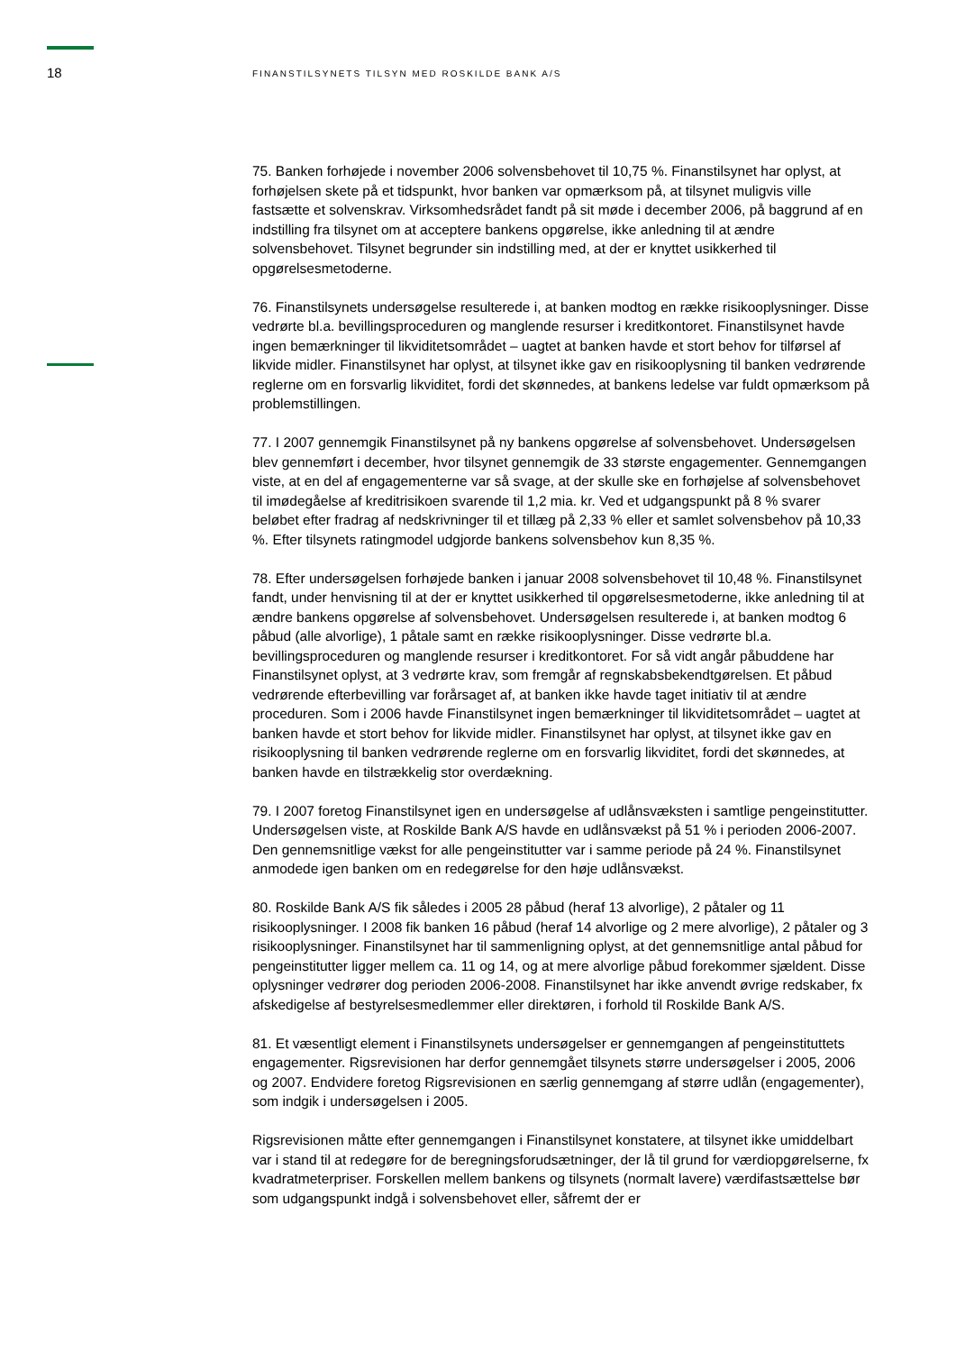18
FINANSTILSYNETS TILSYN MED ROSKILDE BANK A/S
75. Banken forhøjede i november 2006 solvensbehovet til 10,75 %. Finanstilsynet har oplyst, at forhøjelsen skete på et tidspunkt, hvor banken var opmærksom på, at tilsynet muligvis ville fastsætte et solvenskrav. Virksomhedsrådet fandt på sit møde i december 2006, på baggrund af en indstilling fra tilsynet om at acceptere bankens opgørelse, ikke anledning til at ændre solvensbehovet. Tilsynet begrunder sin indstilling med, at der er knyttet usikkerhed til opgørelsesmetoderne.
76. Finanstilsynets undersøgelse resulterede i, at banken modtog en række risikooplysninger. Disse vedrørte bl.a. bevillingsproceduren og manglende resurser i kreditkontoret. Finanstilsynet havde ingen bemærkninger til likviditetsområdet – uagtet at banken havde et stort behov for tilførsel af likvide midler. Finanstilsynet har oplyst, at tilsynet ikke gav en risikooplysning til banken vedrørende reglerne om en forsvarlig likviditet, fordi det skønnedes, at bankens ledelse var fuldt opmærksom på problemstillingen.
77. I 2007 gennemgik Finanstilsynet på ny bankens opgørelse af solvensbehovet. Undersøgelsen blev gennemført i december, hvor tilsynet gennemgik de 33 største engagementer. Gennemgangen viste, at en del af engagementerne var så svage, at der skulle ske en forhøjelse af solvensbehovet til imødegåelse af kreditrisikoen svarende til 1,2 mia. kr. Ved et udgangspunkt på 8 % svarer beløbet efter fradrag af nedskrivninger til et tillæg på 2,33 % eller et samlet solvensbehov på 10,33 %. Efter tilsynets ratingmodel udgjorde bankens solvensbehov kun 8,35 %.
78. Efter undersøgelsen forhøjede banken i januar 2008 solvensbehovet til 10,48 %. Finanstilsynet fandt, under henvisning til at der er knyttet usikkerhed til opgørelsesmetoderne, ikke anledning til at ændre bankens opgørelse af solvensbehovet. Undersøgelsen resulterede i, at banken modtog 6 påbud (alle alvorlige), 1 påtale samt en række risikooplysninger. Disse vedrørte bl.a. bevillingsproceduren og manglende resurser i kreditkontoret. For så vidt angår påbuddene har Finanstilsynet oplyst, at 3 vedrørte krav, som fremgår af regnskabsbekendtgørelsen. Et påbud vedrørende efterbevilling var forårsaget af, at banken ikke havde taget initiativ til at ændre proceduren. Som i 2006 havde Finanstilsynet ingen bemærkninger til likviditetsområdet – uagtet at banken havde et stort behov for likvide midler. Finanstilsynet har oplyst, at tilsynet ikke gav en risikooplysning til banken vedrørende reglerne om en forsvarlig likviditet, fordi det skønnedes, at banken havde en tilstrækkelig stor overdækning.
79. I 2007 foretog Finanstilsynet igen en undersøgelse af udlånsvæksten i samtlige pengeinstitutter. Undersøgelsen viste, at Roskilde Bank A/S havde en udlånsvækst på 51 % i perioden 2006-2007. Den gennemsnitlige vækst for alle pengeinstitutter var i samme periode på 24 %. Finanstilsynet anmodede igen banken om en redegørelse for den høje udlånsvækst.
80. Roskilde Bank A/S fik således i 2005 28 påbud (heraf 13 alvorlige), 2 påtaler og 11 risikooplysninger. I 2008 fik banken 16 påbud (heraf 14 alvorlige og 2 mere alvorlige), 2 påtaler og 3 risikooplysninger. Finanstilsynet har til sammenligning oplyst, at det gennemsnitlige antal påbud for pengeinstitutter ligger mellem ca. 11 og 14, og at mere alvorlige påbud forekommer sjældent. Disse oplysninger vedrører dog perioden 2006-2008. Finanstilsynet har ikke anvendt øvrige redskaber, fx afskedigelse af bestyrelsesmedlemmer eller direktøren, i forhold til Roskilde Bank A/S.
81. Et væsentligt element i Finanstilsynets undersøgelser er gennemgangen af pengeinstituttets engagementer. Rigsrevisionen har derfor gennemgået tilsynets større undersøgelser i 2005, 2006 og 2007. Endvidere foretog Rigsrevisionen en særlig gennemgang af større udlån (engagementer), som indgik i undersøgelsen i 2005.
Rigsrevisionen måtte efter gennemgangen i Finanstilsynet konstatere, at tilsynet ikke umiddelbart var i stand til at redegøre for de beregningsforudsætninger, der lå til grund for værdiopgørelserne, fx kvadratmeterpriser. Forskellen mellem bankens og tilsynets (normalt lavere) værdifastsættelse bør som udgangspunkt indgå i solvensbehovet eller, såfremt der er